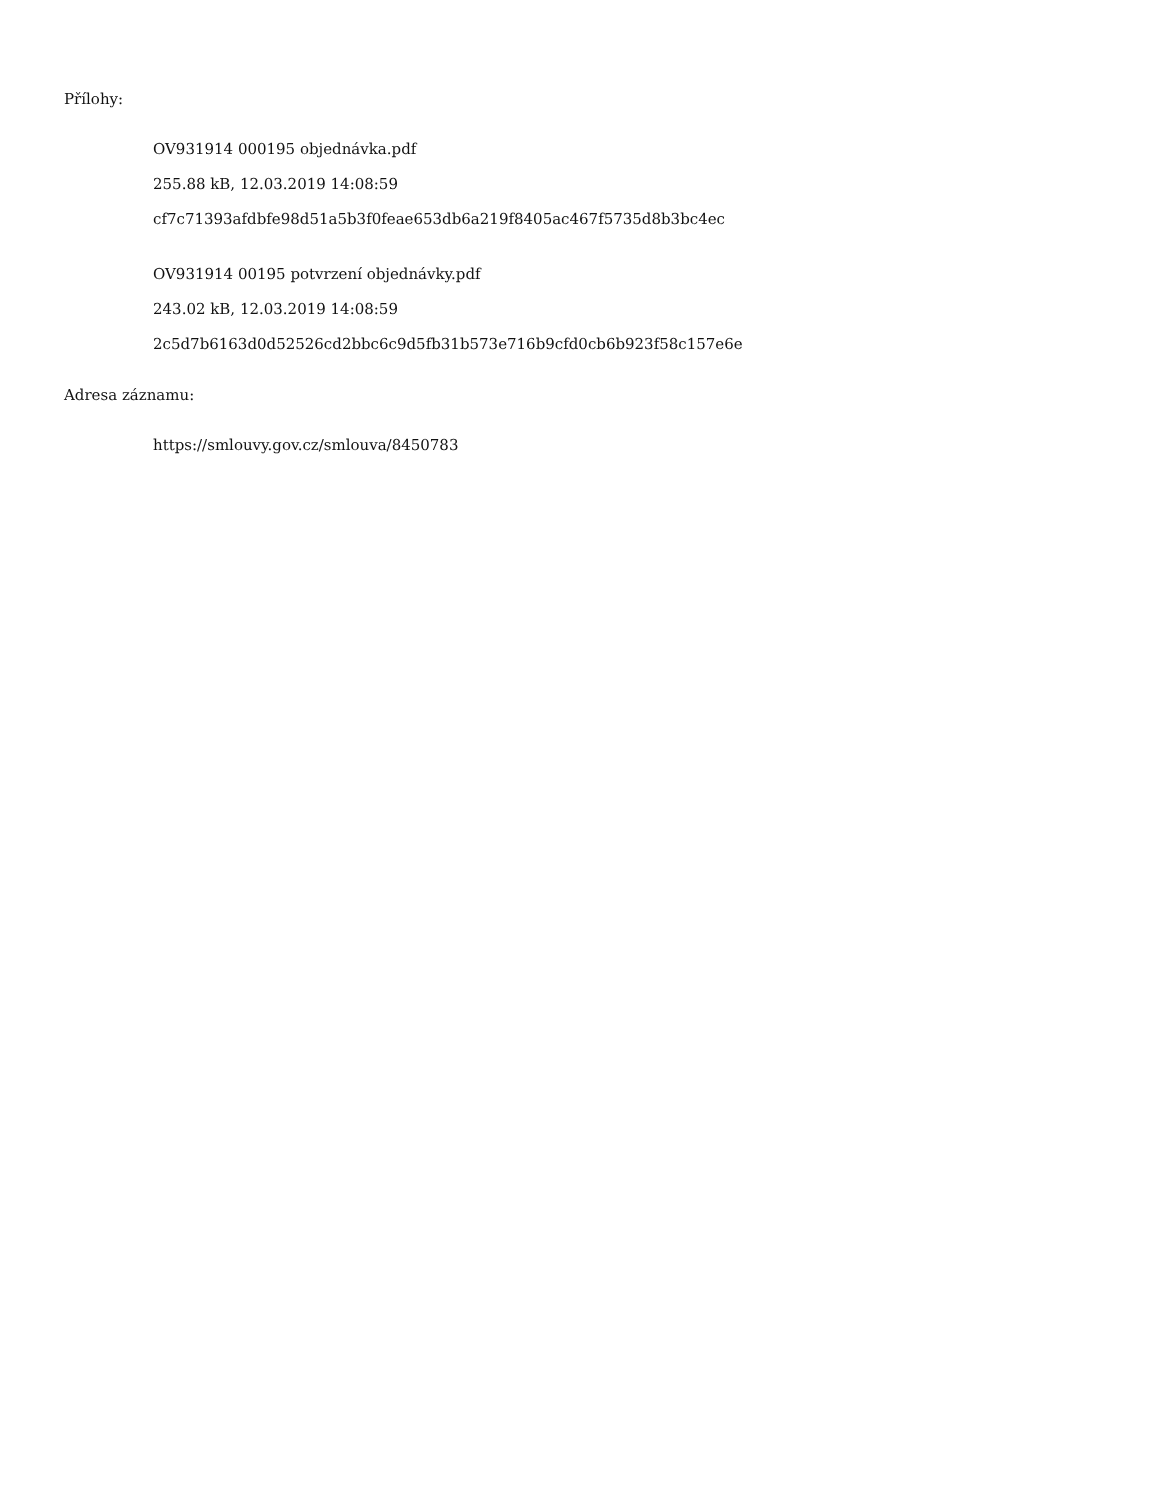Přílohy:
OV931914 000195 objednávka.pdf
255.88 kB, 12.03.2019 14:08:59
cf7c71393afdbfe98d51a5b3f0feae653db6a219f8405ac467f5735d8b3bc4ec
OV931914 00195 potvrzení objednávky.pdf
243.02 kB, 12.03.2019 14:08:59
2c5d7b6163d0d52526cd2bbc6c9d5fb31b573e716b9cfd0cb6b923f58c157e6e
Adresa záznamu:
https://smlouvy.gov.cz/smlouva/8450783